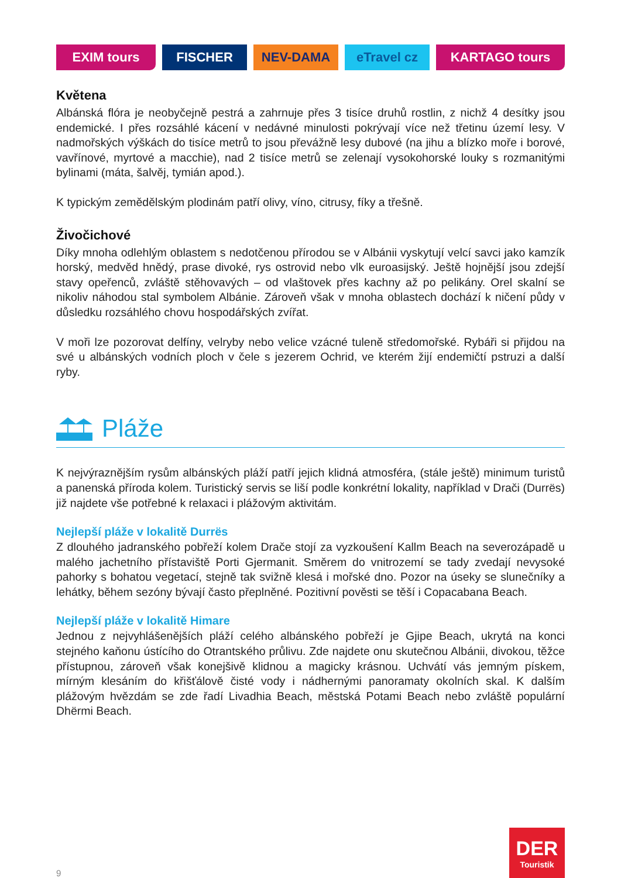EXIM tours FISCHER NEV-DAMA eTravel cz KARTAGO tours
Květena
Albánská flóra je neobyčejně pestrá a zahrnuje přes 3 tisíce druhů rostlin, z nichž 4 desítky jsou endemické. I přes rozsáhlé kácení v nedávné minulosti pokrývají více než třetinu území lesy. V nadmořských výškách do tisíce metrů to jsou převážně lesy dubové (na jihu a blízko moře i borové, vavřínové, myrtové a macchie), nad 2 tisíce metrů se zelenají vysokohorské louky s rozmanitými bylinami (máta, šalvěj, tymián apod.).
K typickým zemědělským plodinám patří olivy, víno, citrusy, fíky a třešně.
Živočichové
Díky mnoha odlehlým oblastem s nedotčenou přírodou se v Albánii vyskytují velcí savci jako kamzík horský, medvěd hnědý, prase divoké, rys ostrovid nebo vlk euroasijský. Ještě hojnější jsou zdejší stavy opeřenců, zvláště stěhovavých – od vlaštovek přes kachny až po pelikány. Orel skalní se nikoliv náhodou stal symbolem Albánie. Zároveň však v mnoha oblastech dochází k ničení půdy v důsledku rozsáhlého chovu hospodářských zvířat.
V moři lze pozorovat delfíny, velryby nebo velice vzácné tuleně středomořské. Rybáři si přijdou na své u albánských vodních ploch v čele s jezerem Ochrid, ve kterém žijí endemičtí pstruzi a další ryby.
Pláže
K nejvýraznějším rysům albánských pláží patří jejich klidná atmosféra, (stále ještě) minimum turistů a panenská příroda kolem. Turistický servis se liší podle konkrétní lokality, například v Drači (Durrës) již najdete vše potřebné k relaxaci i plážovým aktivitám.
Nejlepší pláže v lokalitě Durrës
Z dlouhého jadranského pobřeží kolem Drače stojí za vyzkoušení Kallm Beach na severozápadě u malého jachetního přístaviště Porti Gjermanit. Směrem do vnitrozemí se tady zvedají nevysoké pahorky s bohatou vegetací, stejně tak svižně klesá i mořské dno. Pozor na úseky se slunečníky a lehátky, během sezóny bývají často přeplněné. Pozitivní pověsti se těší i Copacabana Beach.
Nejlepší pláže v lokalitě Himare
Jednou z nejvyhlášenějších pláží celého albánského pobřeží je Gjipe Beach, ukrytá na konci stejného kaňonu ústícího do Otrantského průlivu. Zde najdete onu skutečnou Albánii, divokou, těžce přístupnou, zároveň však konejšivě klidnou a magicky krásnou. Uchvátí vás jemným pískem, mírným klesáním do křišťálově čisté vody i nádhernými panoramaty okolních skal. K dalším plážovým hvězdám se zde řadí Livadhia Beach, městská Potami Beach nebo zvláště populární Dhërmi Beach.
9
DER
Touristik